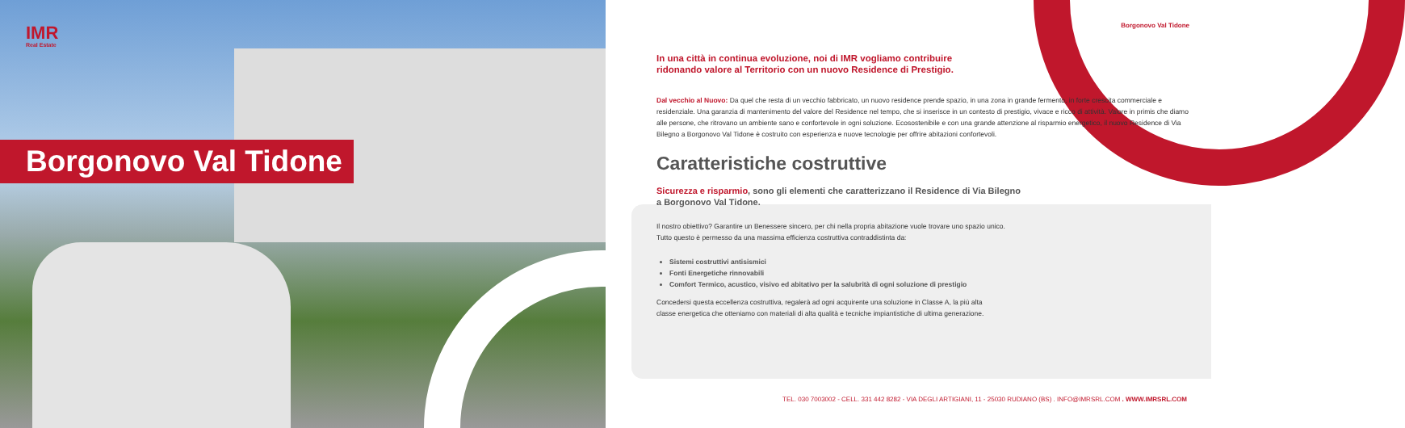IMR
Real Estate
Borgonovo Val Tidone
Borgonovo Val Tidone
In una città in continua evoluzione, noi di IMR vogliamo contribuire
ridonando valore al Territorio con un nuovo Residence di Prestigio.
Dal vecchio al Nuovo: Da quel che resta di un vecchio fabbricato, un nuovo residence prende spazio, in una zona in grande fermento, in forte crescita commerciale e residenziale. Una garanzia di mantenimento del valore del Residence nel tempo, che si inserisce in un contesto di prestigio, vivace e ricco di attività. Valore in primis che diamo alle persone, che ritrovano un ambiente sano e confortevole in ogni soluzione. Ecosostenibile e con una grande attenzione al risparmio energetico, il nuovo Residence di Via Bilegno a Borgonovo Val Tidone è costruito con esperienza e nuove tecnologie per offrire abitazioni confortevoli.
Caratteristiche costruttive
Sicurezza e risparmio, sono gli elementi che caratterizzano il Residence di Via Bilegno
a Borgonovo Val Tidone.
Il nostro obiettivo? Garantire un Benessere sincero, per chi nella propria abitazione vuole trovare uno spazio unico.
Tutto questo è permesso da una massima efficienza costruttiva contraddistinta da:
Sistemi costruttivi antisismici
Fonti Energetiche rinnovabili
Comfort Termico, acustico, visivo ed abitativo per la salubrità di ogni soluzione di prestigio
Concedersi questa eccellenza costruttiva, regalerà ad ogni acquirente una soluzione in Classe A, la più alta
classe energetica che otteniamo con materiali di alta qualità e tecniche impiantistiche di ultima generazione.
TEL. 030 7003002 - CELL. 331 442 8282 - VIA DEGLI ARTIGIANI, 11 - 25030 RUDIANO (BS) . INFO@IMRSRL.COM . WWW.IMRSRL.COM